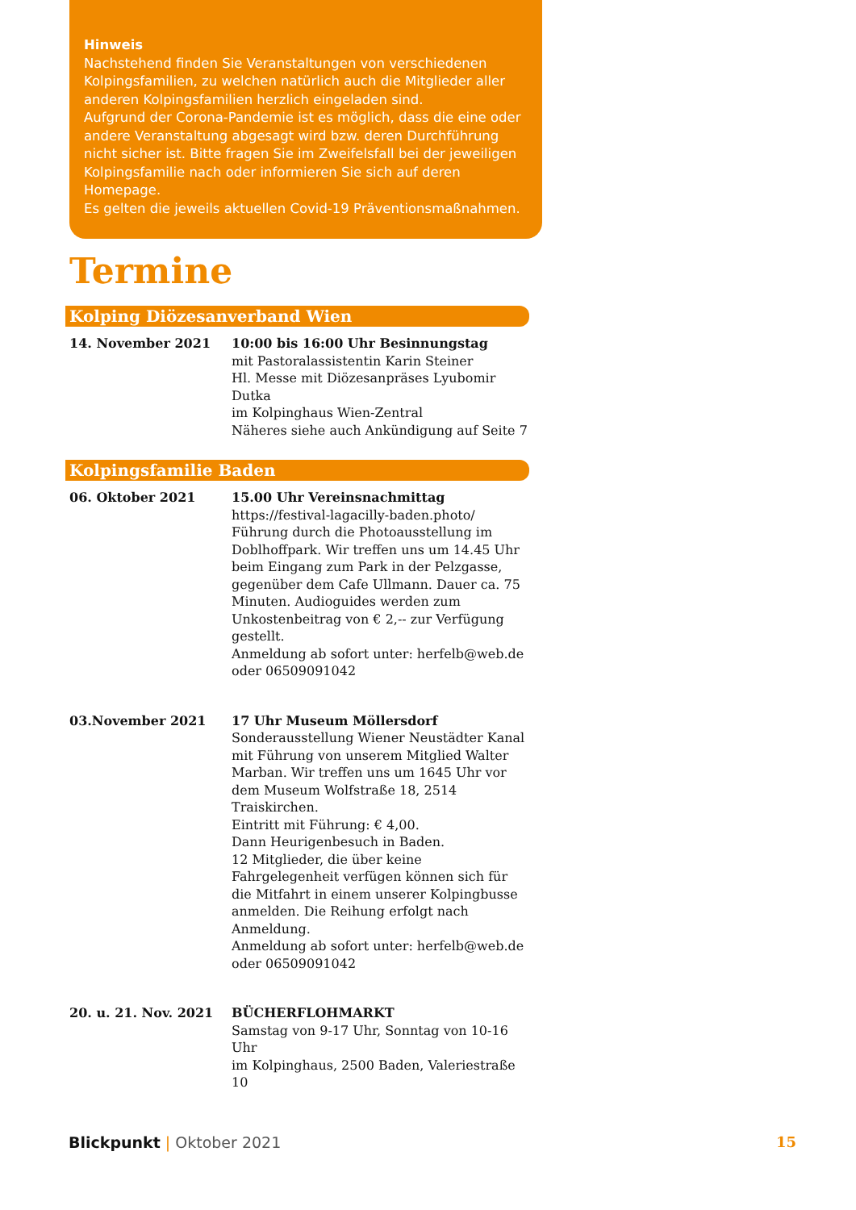Hinweis
Nachstehend finden Sie Veranstaltungen von verschiedenen Kolpingsfamilien, zu welchen natürlich auch die Mitglieder aller anderen Kolpingsfamilien herzlich eingeladen sind.
Aufgrund der Corona-Pandemie ist es möglich, dass die eine oder andere Veranstaltung abgesagt wird bzw. deren Durchführung nicht sicher ist. Bitte fragen Sie im Zweifelsfall bei der jeweiligen Kolpingsfamilie nach oder informieren Sie sich auf deren Homepage.
Es gelten die jeweils aktuellen Covid-19 Präventionsmaßnahmen.
Termine
Kolping Diözesanverband Wien
14. November 2021 10:00 bis 16:00 Uhr Besinnungstag
mit Pastoralassistentin Karin Steiner
Hl. Messe mit Diözesanpräses Lyubomir Dutka
im Kolpinghaus Wien-Zentral
Näheres siehe auch Ankündigung auf Seite 7
Kolpingsfamilie Baden
06. Oktober 2021 15.00 Uhr Vereinsnachmittag
https://festival-lagacilly-baden.photo/
Führung durch die Photoausstellung im Doblhoffpark. Wir treffen uns um 14.45 Uhr beim Eingang zum Park in der Pelzgasse, gegenüber dem Cafe Ullmann. Dauer ca. 75 Minuten. Audioguides werden zum Unkostenbeitrag von € 2,-- zur Verfügung gestellt.
Anmeldung ab sofort unter: herfelb@web.de
oder 06509091042
03.November 2021 17 Uhr Museum Möllersdorf
Sonderausstellung Wiener Neustädter Kanal mit Führung von unserem Mitglied Walter Marban. Wir treffen uns um 1645 Uhr vor dem Museum Wolfstraße 18, 2514 Traiskirchen.
Eintritt mit Führung: € 4,00.
Dann Heurigenbesuch in Baden.
12 Mitglieder, die über keine Fahrgelegenheit verfügen können sich für die Mitfahrt in einem unserer Kolpingbusse anmelden. Die Reihung erfolgt nach Anmeldung.
Anmeldung ab sofort unter: herfelb@web.de
oder 06509091042
20. u. 21. Nov. 2021 BÜCHERFLOHMARKT
Samstag von 9-17 Uhr, Sonntag von 10-16 Uhr
im Kolpinghaus, 2500 Baden, Valeriestraße 10
Blickpunkt | Oktober 2021 15